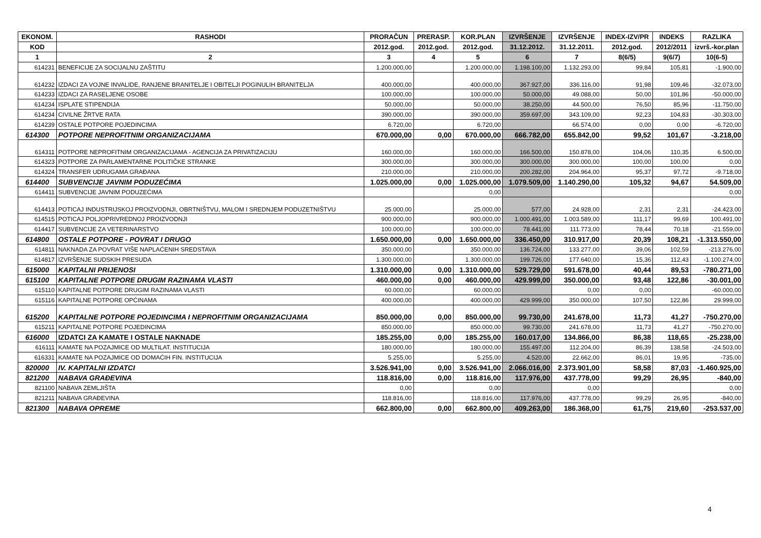| EKONOM. | RASHODI | PRORAČUN | PRERASP. | KOR.PLAN | IZVRŠENJE | IZVRŠENJE | INDEX-IZV/PR | INDEKS | RAZLIKA |
| --- | --- | --- | --- | --- | --- | --- | --- | --- | --- |
| KOD | | 2012.god. | 2012.god. | 2012.god. | 31.12.2012. | 31.12.2011. | 2012.god. | 2012/2011 | izvrš.-kor.plan |
| 1 | 2 | 3 | 4 | 5 | 6 | 7 | 8(6/5) | 9(6/7) | 10(6-5) |
| 614231 | BENEFICIJE ZA SOCIJALNU ZAŠTITU | 1.200.000,00 | | 1.200.000,00 | 1.198.100,00 | 1.132.293,00 | 99,84 | 105,81 | -1.900,00 |
| 614232 | IZDACI ZA VOJNE INVALIDE, RANJENE BRANITELJE I OBITELJI POGINULIH BRANITELJA | 400.000,00 | | 400.000,00 | 367.927,00 | 336.116,00 | 91,98 | 109,46 | -32.073,00 |
| 614233 | IZDACI ZA RASELJENE OSOBE | 100.000,00 | | 100.000,00 | 50.000,00 | 49.088,00 | 50,00 | 101,86 | -50.000,00 |
| 614234 | ISPLATE STIPENDIJA | 50.000,00 | | 50.000,00 | 38.250,00 | 44.500,00 | 76,50 | 85,96 | -11.750,00 |
| 614234 | CIVILNE ŽRTVE RATA | 390.000,00 | | 390.000,00 | 359.697,00 | 343.109,00 | 92,23 | 104,83 | -30.303,00 |
| 614239 | OSTALE POTPORE POJEDINCIMA | 6.720,00 | | 6.720,00 | | 66.574,00 | 0,00 | 0,00 | -6.720,00 |
| 614300 | POTPORE NEPROFITNIM ORGANIZACIJAMA | 670.000,00 | 0,00 | 670.000,00 | 666.782,00 | 655.842,00 | 99,52 | 101,67 | -3.218,00 |
| 614311 | POTPORE NEPROFITNIM ORGANIZACIJAMA - AGENCIJA ZA PRIVATIZACIJU | 160.000,00 | | 160.000,00 | 166.500,00 | 150.878,00 | 104,06 | 110,35 | 6.500,00 |
| 614323 | POTPORE ZA PARLAMENTARNE POLITIČKE STRANKE | 300.000,00 | | 300.000,00 | 300.000,00 | 300.000,00 | 100,00 | 100,00 | 0,00 |
| 614324 | TRANSFER UDRUGAMA GRAĐANA | 210.000,00 | | 210.000,00 | 200.282,00 | 204.964,00 | 95,37 | 97,72 | -9.718,00 |
| 614400 | SUBVENCIJE JAVNIM PODUZEĆIMA | 1.025.000,00 | 0,00 | 1.025.000,00 | 1.079.509,00 | 1.140.290,00 | 105,32 | 94,67 | 54.509,00 |
| 614411 | SUBVENCIJE JAVNIM PODUZEĆIMA | | | 0,00 | | | | | 0,00 |
| 614413 | POTICAJ INDUSTRIJSKOJ PROIZVODNJI, OBRTNIŠTVU, MALOM I SREDNJEM PODUZETNIŠTVU | 25.000,00 | | 25.000,00 | 577,00 | 24.928,00 | 2,31 | 2,31 | -24.423,00 |
| 614515 | POTICAJ POLJOPRIVREDNOJ PROIZVODNJI | 900.000,00 | | 900.000,00 | 1.000.491,00 | 1.003.589,00 | 111,17 | 99,69 | 100.491,00 |
| 614417 | SUBVENCIJE ZA VETERINARSTVO | 100.000,00 | | 100.000,00 | 78.441,00 | 111.773,00 | 78,44 | 70,18 | -21.559,00 |
| 614800 | OSTALE POTPORE - POVRAT I DRUGO | 1.650.000,00 | 0,00 | 1.650.000,00 | 336.450,00 | 310.917,00 | 20,39 | 108,21 | -1.313.550,00 |
| 614811 | NAKNADA ZA POVRAT VIŠE NAPLAĆENIH SREDSTAVA | 350.000,00 | | 350.000,00 | 136.724,00 | 133.277,00 | 39,06 | 102,59 | -213.276,00 |
| 614817 | IZVRŠENJE SUDSKIH PRESUDA | 1.300.000,00 | | 1.300.000,00 | 199.726,00 | 177.640,00 | 15,36 | 112,43 | -1.100.274,00 |
| 615000 | KAPITALNI PRIJENOSI | 1.310.000,00 | 0,00 | 1.310.000,00 | 529.729,00 | 591.678,00 | 40,44 | 89,53 | -780.271,00 |
| 615100 | KAPITALNE POTPORE DRUGIM RAZINAMA VLASTI | 460.000,00 | 0,00 | 460.000,00 | 429.999,00 | 350.000,00 | 93,48 | 122,86 | -30.001,00 |
| 615110 | KAPITALNE POTPORE DRUGIM RAZINAMA VLASTI | 60.000,00 | | 60.000,00 | | 0,00 | 0,00 | | -60.000,00 |
| 615116 | KAPITALNE POTPORE OPĆINAMA | 400.000,00 | | 400.000,00 | 429.999,00 | 350.000,00 | 107,50 | 122,86 | 29.999,00 |
| 615200 | KAPITALNE POTPORE POJEDINCIMA I NEPROFITNIM ORGANIZACIJAMA | 850.000,00 | 0,00 | 850.000,00 | 99.730,00 | 241.678,00 | 11,73 | 41,27 | -750.270,00 |
| 615211 | KAPITALNE POTPORE POJEDINCIMA | 850.000,00 | | 850.000,00 | 99.730,00 | 241.678,00 | 11,73 | 41,27 | -750.270,00 |
| 616000 | IZDATCI ZA KAMATE I OSTALE NAKNADE | 185.255,00 | 0,00 | 185.255,00 | 160.017,00 | 134.866,00 | 86,38 | 118,65 | -25.238,00 |
| 616111 | KAMATE NA POZAJMICE OD MULTILAT. INSTITUCIJA | 180.000,00 | | 180.000,00 | 155.497,00 | 112.204,00 | 86,39 | 138,58 | -24.503,00 |
| 616331 | KAMATE NA POZAJMICE OD DOMAĆIH FIN. INSTITUCIJA | 5.255,00 | | 5.255,00 | 4.520,00 | 22.662,00 | 86,01 | 19,95 | -735,00 |
| 820000 | IV. KAPITALNI IZDATCI | 3.526.941,00 | 0,00 | 3.526.941,00 | 2.066.016,00 | 2.373.901,00 | 58,58 | 87,03 | -1.460.925,00 |
| 821200 | NABAVA GRAĐEVINA | 118.816,00 | 0,00 | 118.816,00 | 117.976,00 | 437.778,00 | 99,29 | 26,95 | -840,00 |
| 821100 | NABAVA ZEMLJIŠTA | 0,00 | | 0,00 | | 0,00 | | | 0,00 |
| 821211 | NABAVA GRAĐEVINA | 118.816,00 | | 118.816,00 | 117.976,00 | 437.778,00 | 99,29 | 26,95 | -840,00 |
| 821300 | NABAVA OPREME | 662.800,00 | 0,00 | 662.800,00 | 409.263,00 | 186.368,00 | 61,75 | 219,60 | -253.537,00 |
4